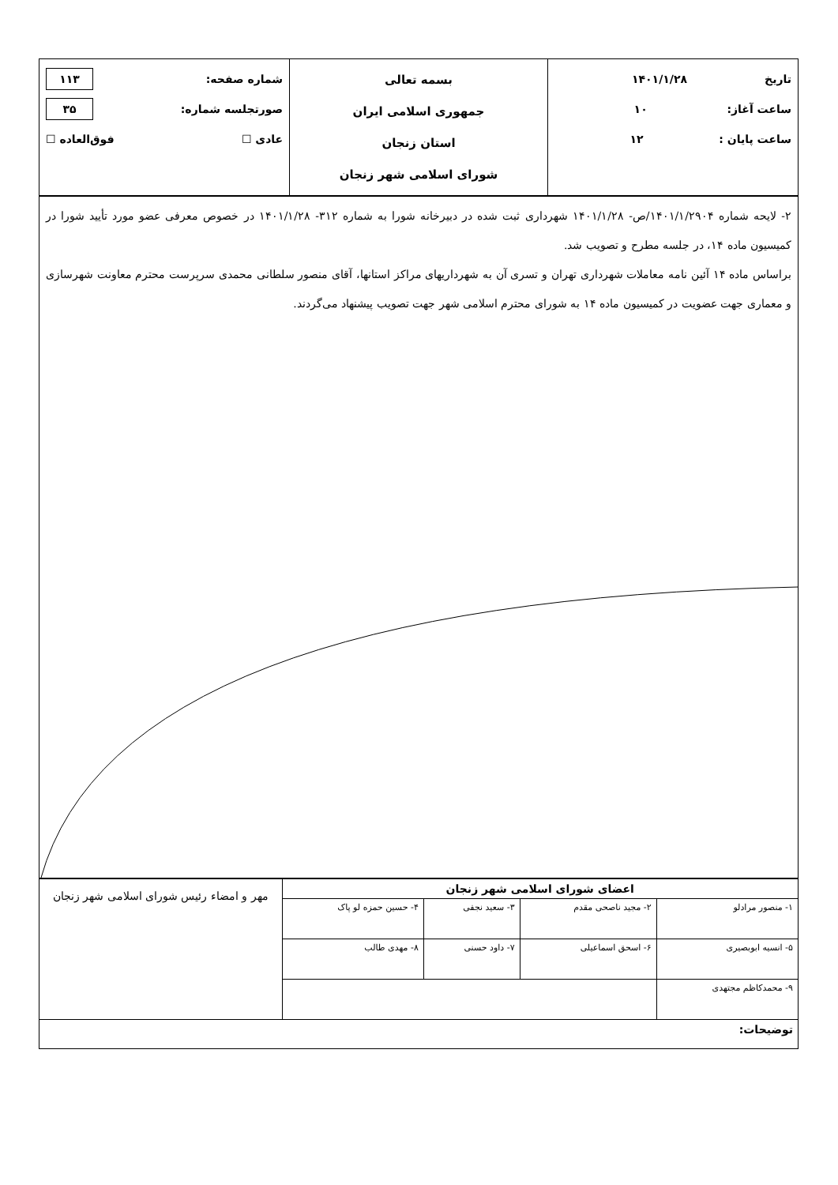| تاریخ ۱۴۰۱/۱/۲۸ ساعت آغاز: ۱۰ ساعت پایان : ۱۲ | بسمه تعالی جمهوری اسلامی ایران استان زنجان شورای اسلامی شهر زنجان | شماره صفحه: ۱۱۳ صورتجلسه شماره: ۳۵ عادی ☐ فوق‌العاده ☐ |
| ۲- لایحه شماره ۱۴۰۱/۱/۲۹۰۴/ص- ۱۴۰۱/۱/۲۸ شهرداری ثبت شده در دبیرخانه شورا به شماره ۳۱۲- ۱۴۰۱/۱/۲۸ در خصوص معرفی عضو مورد تأیید شورا در کمیسیون ماده ۱۴، در جلسه مطرح و تصویب شد. براساس ماده ۱۴ آئین نامه معاملات شهرداری تهران و تسری آن به شهرداریهای مراکز استانها، آقای منصور سلطانی محمدی سرپرست محترم معاونت شهرسازی و معماری جهت عضویت در کمیسیون ماده ۱۴ به شورای محترم اسلامی شهر جهت تصویب پیشنهاد می‌گردند. |
| اعضای شورای اسلامی شهر زنجان | | | | مهر و امضاء رئیس شورای اسلامی شهر زنجان |
| ۱- منصور مرادلو | ۲- مجید ناصحی مقدم | ۳- سعید نجفی | ۴- حسین حمزه لو پاک | |
| ۵- انسیه ابوبصیری | ۶- اسحق اسماعیلی | ۷- داود حسنی | ۸- مهدی طالب | |
| ۹- محمدکاظم مجتهدی | | | | |
| توضیحات: | | | | |